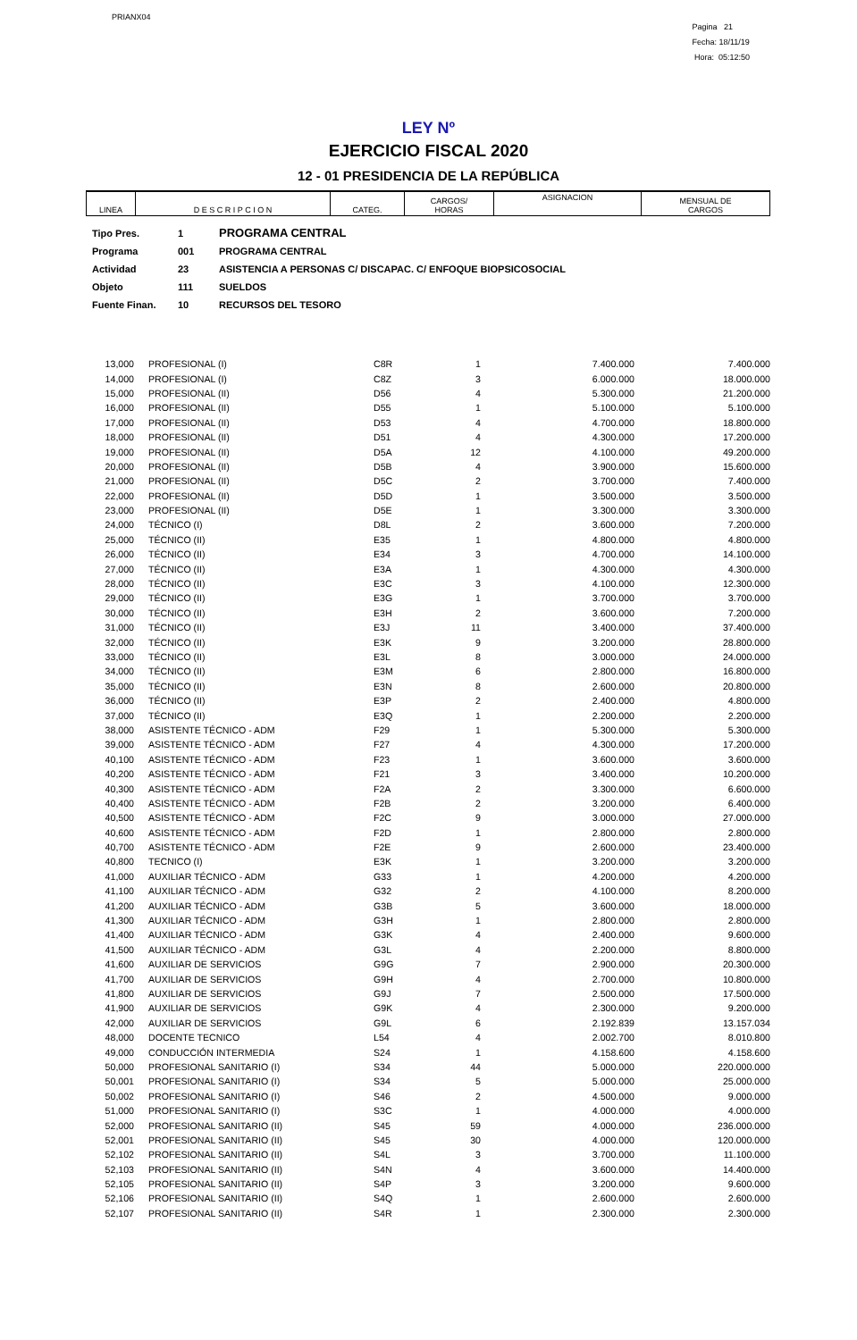PRIANX04
Pagina 21
Fecha: 18/11/19
Hora: 05:12:50
LEY Nº
EJERCICIO FISCAL 2020
12 - 01 PRESIDENCIA DE LA REPÚBLICA
| LINEA | D E S C R I P C I O N | CATEG. | CARGOS/ HORAS | ASIGNACION | MENSUAL DE CARGOS |
| Tipo Pres. | 1 | PROGRAMA CENTRAL |
| Programa | 001 | PROGRAMA CENTRAL |
| Actividad | 23 | ASISTENCIA A PERSONAS C/ DISCAPAC. C/ ENFOQUE BIOPSICOSOCIAL |
| Objeto | 111 | SUELDOS |
| Fuente Finan. | 10 | RECURSOS DEL TESORO |
| 13,000 | | PROFESIONAL (I) | C8R | 1 | 7.400.000 | 7.400.000 |
| 14,000 | | PROFESIONAL (I) | C8Z | 3 | 6.000.000 | 18.000.000 |
| 15,000 | | PROFESIONAL (II) | D56 | 4 | 5.300.000 | 21.200.000 |
| 16,000 | | PROFESIONAL (II) | D55 | 1 | 5.100.000 | 5.100.000 |
| 17,000 | | PROFESIONAL (II) | D53 | 4 | 4.700.000 | 18.800.000 |
| 18,000 | | PROFESIONAL (II) | D51 | 4 | 4.300.000 | 17.200.000 |
| 19,000 | | PROFESIONAL (II) | D5A | 12 | 4.100.000 | 49.200.000 |
| 20,000 | | PROFESIONAL (II) | D5B | 4 | 3.900.000 | 15.600.000 |
| 21,000 | | PROFESIONAL (II) | D5C | 2 | 3.700.000 | 7.400.000 |
| 22,000 | | PROFESIONAL (II) | D5D | 1 | 3.500.000 | 3.500.000 |
| 23,000 | | PROFESIONAL (II) | D5E | 1 | 3.300.000 | 3.300.000 |
| 24,000 | | TÉCNICO (I) | D8L | 2 | 3.600.000 | 7.200.000 |
| 25,000 | | TÉCNICO (II) | E35 | 1 | 4.800.000 | 4.800.000 |
| 26,000 | | TÉCNICO (II) | E34 | 3 | 4.700.000 | 14.100.000 |
| 27,000 | | TÉCNICO (II) | E3A | 1 | 4.300.000 | 4.300.000 |
| 28,000 | | TÉCNICO (II) | E3C | 3 | 4.100.000 | 12.300.000 |
| 29,000 | | TÉCNICO (II) | E3G | 1 | 3.700.000 | 3.700.000 |
| 30,000 | | TÉCNICO (II) | E3H | 2 | 3.600.000 | 7.200.000 |
| 31,000 | | TÉCNICO (II) | E3J | 11 | 3.400.000 | 37.400.000 |
| 32,000 | | TÉCNICO (II) | E3K | 9 | 3.200.000 | 28.800.000 |
| 33,000 | | TÉCNICO (II) | E3L | 8 | 3.000.000 | 24.000.000 |
| 34,000 | | TÉCNICO (II) | E3M | 6 | 2.800.000 | 16.800.000 |
| 35,000 | | TÉCNICO (II) | E3N | 8 | 2.600.000 | 20.800.000 |
| 36,000 | | TÉCNICO (II) | E3P | 2 | 2.400.000 | 4.800.000 |
| 37,000 | | TÉCNICO (II) | E3Q | 1 | 2.200.000 | 2.200.000 |
| 38,000 | | ASISTENTE TÉCNICO - ADM | F29 | 1 | 5.300.000 | 5.300.000 |
| 39,000 | | ASISTENTE TÉCNICO - ADM | F27 | 4 | 4.300.000 | 17.200.000 |
| 40,100 | | ASISTENTE TÉCNICO - ADM | F23 | 1 | 3.600.000 | 3.600.000 |
| 40,200 | | ASISTENTE TÉCNICO - ADM | F21 | 3 | 3.400.000 | 10.200.000 |
| 40,300 | | ASISTENTE TÉCNICO - ADM | F2A | 2 | 3.300.000 | 6.600.000 |
| 40,400 | | ASISTENTE TÉCNICO - ADM | F2B | 2 | 3.200.000 | 6.400.000 |
| 40,500 | | ASISTENTE TÉCNICO - ADM | F2C | 9 | 3.000.000 | 27.000.000 |
| 40,600 | | ASISTENTE TÉCNICO - ADM | F2D | 1 | 2.800.000 | 2.800.000 |
| 40,700 | | ASISTENTE TÉCNICO - ADM | F2E | 9 | 2.600.000 | 23.400.000 |
| 40,800 | | TECNICO (I) | E3K | 1 | 3.200.000 | 3.200.000 |
| 41,000 | | AUXILIAR TÉCNICO - ADM | G33 | 1 | 4.200.000 | 4.200.000 |
| 41,100 | | AUXILIAR TÉCNICO - ADM | G32 | 2 | 4.100.000 | 8.200.000 |
| 41,200 | | AUXILIAR TÉCNICO - ADM | G3B | 5 | 3.600.000 | 18.000.000 |
| 41,300 | | AUXILIAR TÉCNICO - ADM | G3H | 1 | 2.800.000 | 2.800.000 |
| 41,400 | | AUXILIAR TÉCNICO - ADM | G3K | 4 | 2.400.000 | 9.600.000 |
| 41,500 | | AUXILIAR TÉCNICO - ADM | G3L | 4 | 2.200.000 | 8.800.000 |
| 41,600 | | AUXILIAR DE SERVICIOS | G9G | 7 | 2.900.000 | 20.300.000 |
| 41,700 | | AUXILIAR DE SERVICIOS | G9H | 4 | 2.700.000 | 10.800.000 |
| 41,800 | | AUXILIAR DE SERVICIOS | G9J | 7 | 2.500.000 | 17.500.000 |
| 41,900 | | AUXILIAR DE SERVICIOS | G9K | 4 | 2.300.000 | 9.200.000 |
| 42,000 | | AUXILIAR DE SERVICIOS | G9L | 6 | 2.192.839 | 13.157.034 |
| 48,000 | | DOCENTE TECNICO | L54 | 4 | 2.002.700 | 8.010.800 |
| 49,000 | | CONDUCCIÓN INTERMEDIA | S24 | 1 | 4.158.600 | 4.158.600 |
| 50,000 | | PROFESIONAL SANITARIO (I) | S34 | 44 | 5.000.000 | 220.000.000 |
| 50,001 | | PROFESIONAL SANITARIO (I) | S34 | 5 | 5.000.000 | 25.000.000 |
| 50,002 | | PROFESIONAL SANITARIO (I) | S46 | 2 | 4.500.000 | 9.000.000 |
| 51,000 | | PROFESIONAL SANITARIO (I) | S3C | 1 | 4.000.000 | 4.000.000 |
| 52,000 | | PROFESIONAL SANITARIO (II) | S45 | 59 | 4.000.000 | 236.000.000 |
| 52,001 | | PROFESIONAL SANITARIO (II) | S45 | 30 | 4.000.000 | 120.000.000 |
| 52,102 | | PROFESIONAL SANITARIO (II) | S4L | 3 | 3.700.000 | 11.100.000 |
| 52,103 | | PROFESIONAL SANITARIO (II) | S4N | 4 | 3.600.000 | 14.400.000 |
| 52,105 | | PROFESIONAL SANITARIO (II) | S4P | 3 | 3.200.000 | 9.600.000 |
| 52,106 | | PROFESIONAL SANITARIO (II) | S4Q | 1 | 2.600.000 | 2.600.000 |
| 52,107 | | PROFESIONAL SANITARIO (II) | S4R | 1 | 2.300.000 | 2.300.000 |